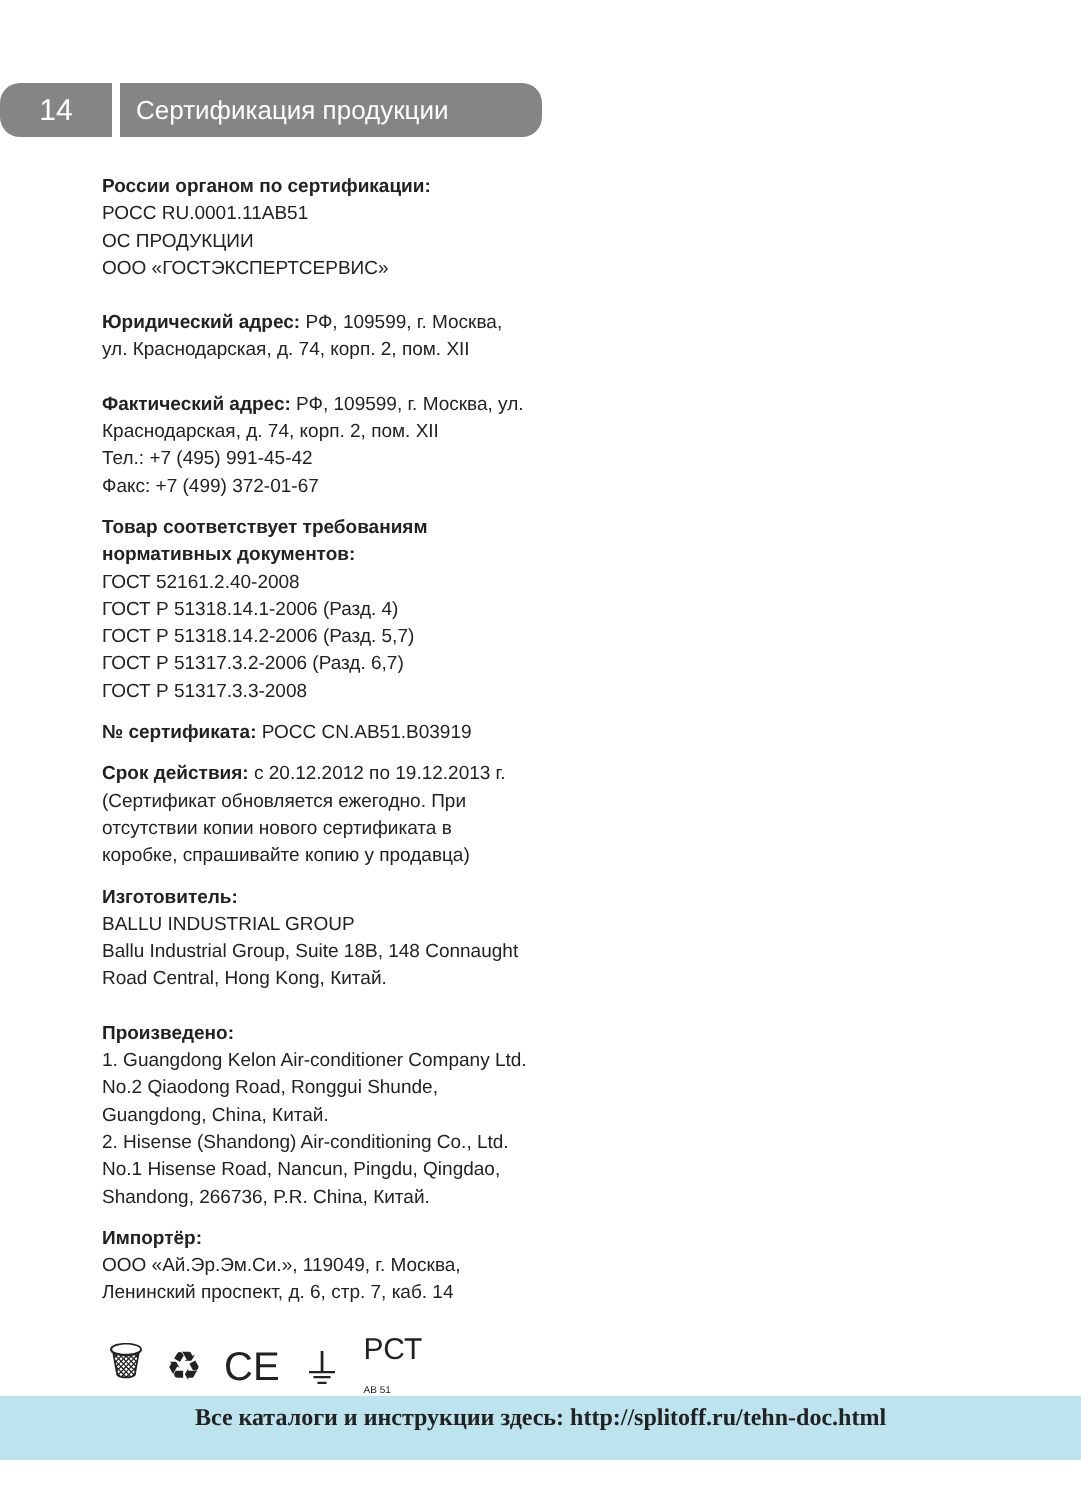14
Сертификация продукции
России органом по сертификации:
РОСС RU.0001.11АВ51
ОС ПРОДУКЦИИ
ООО «ГОСТЭКСПЕРТСЕРВИС»
Юридический адрес: РФ, 109599, г. Москва, ул. Краснодарская, д. 74, корп. 2, пом. XII
Фактический адрес: РФ, 109599, г. Москва, ул. Краснодарская, д. 74, корп. 2, пом. XII
Тел.: +7 (495) 991-45-42
Факс: +7 (499) 372-01-67
Товар соответствует требованиям нормативных документов:
ГОСТ 52161.2.40-2008
ГОСТ Р 51318.14.1-2006 (Разд. 4)
ГОСТ Р 51318.14.2-2006 (Разд. 5,7)
ГОСТ Р 51317.3.2-2006 (Разд. 6,7)
ГОСТ Р 51317.3.3-2008
№ сертификата: РОСС CN.АВ51.В03919
Срок действия: с 20.12.2012 по 19.12.2013 г. (Сертификат обновляется ежегодно. При отсутствии копии нового сертификата в коробке, спрашивайте копию у продавца)
Изготовитель:
BALLU INDUSTRIAL GROUP
Ballu Industrial Group, Suite 18B, 148 Connaught Road Central, Hong Kong, Китай.
Произведено:
1. Guangdong Kelon Air-conditioner Company Ltd. No.2 Qiaodong Road, Ronggui Shunde, Guangdong, China, Китай.
2. Hisense (Shandong) Air-conditioning Co., Ltd. No.1 Hisense Road, Nancun, Pingdu, Qingdao, Shandong, 266736, P.R. China, Китай.
Импортёр:
ООО «Ай.Эр.Эм.Си.», 119049, г. Москва, Ленинский проспект, д. 6, стр. 7, каб. 14
🗑 ♻ CE ⏚ РСТ
АВ 51
Все каталоги и инструкции здесь: http://splitoff.ru/tehn-doc.html